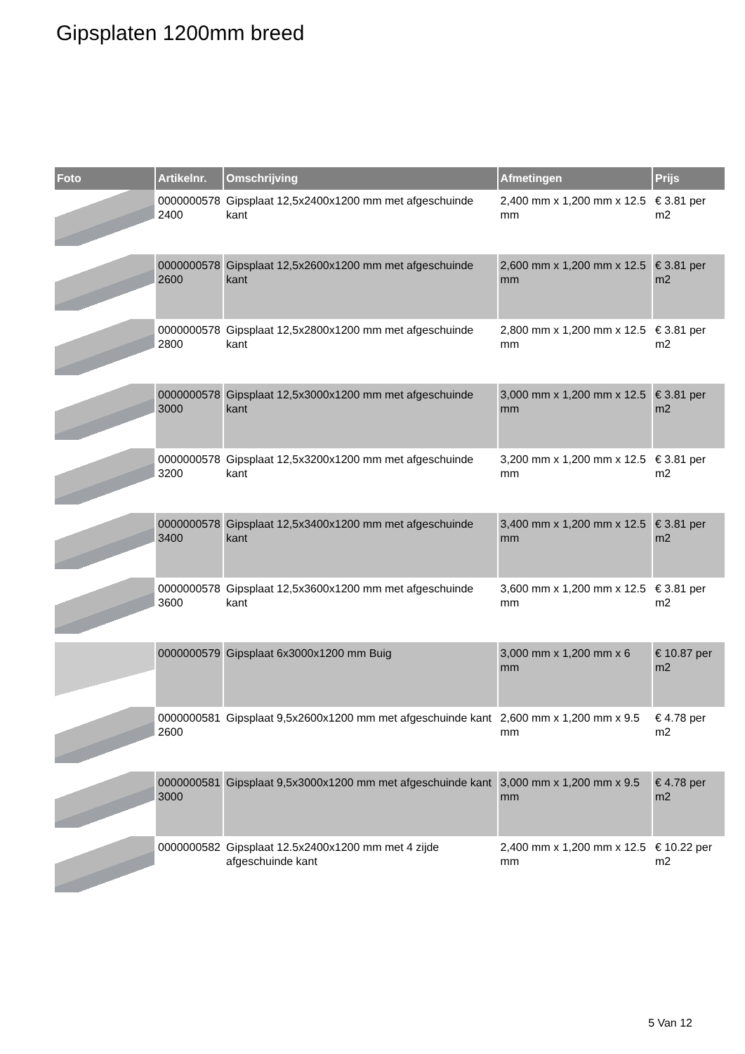Gipsplaten 1200mm breed
| Foto | Artikelnr. | Omschrijving | Afmetingen | Prijs |
| --- | --- | --- | --- | --- |
| | 0000000578 2400 | Gipsplaat 12,5x2400x1200 mm met afgeschuinde kant | 2,400 mm x 1,200 mm x 12.5 mm | € 3.81 per m2 |
| | 0000000578 2600 | Gipsplaat 12,5x2600x1200 mm met afgeschuinde kant | 2,600 mm x 1,200 mm x 12.5 mm | € 3.81 per m2 |
| | 0000000578 2800 | Gipsplaat 12,5x2800x1200 mm met afgeschuinde kant | 2,800 mm x 1,200 mm x 12.5 mm | € 3.81 per m2 |
| | 0000000578 3000 | Gipsplaat 12,5x3000x1200 mm met afgeschuinde kant | 3,000 mm x 1,200 mm x 12.5 mm | € 3.81 per m2 |
| | 0000000578 3200 | Gipsplaat 12,5x3200x1200 mm met afgeschuinde kant | 3,200 mm x 1,200 mm x 12.5 mm | € 3.81 per m2 |
| | 0000000578 3400 | Gipsplaat 12,5x3400x1200 mm met afgeschuinde kant | 3,400 mm x 1,200 mm x 12.5 mm | € 3.81 per m2 |
| | 0000000578 3600 | Gipsplaat 12,5x3600x1200 mm met afgeschuinde kant | 3,600 mm x 1,200 mm x 12.5 mm | € 3.81 per m2 |
| | 0000000579 | Gipsplaat 6x3000x1200 mm Buig | 3,000 mm x 1,200 mm x 6 mm | € 10.87 per m2 |
| | 0000000581 2600 | Gipsplaat 9,5x2600x1200 mm met afgeschuinde kant | 2,600 mm x 1,200 mm x 9.5 mm | € 4.78 per m2 |
| | 0000000581 3000 | Gipsplaat 9,5x3000x1200 mm met afgeschuinde kant | 3,000 mm x 1,200 mm x 9.5 mm | € 4.78 per m2 |
| | 0000000582 | Gipsplaat 12.5x2400x1200 mm met 4 zijde afgeschuinde kant | 2,400 mm x 1,200 mm x 12.5 mm | € 10.22 per m2 |
5 Van 12